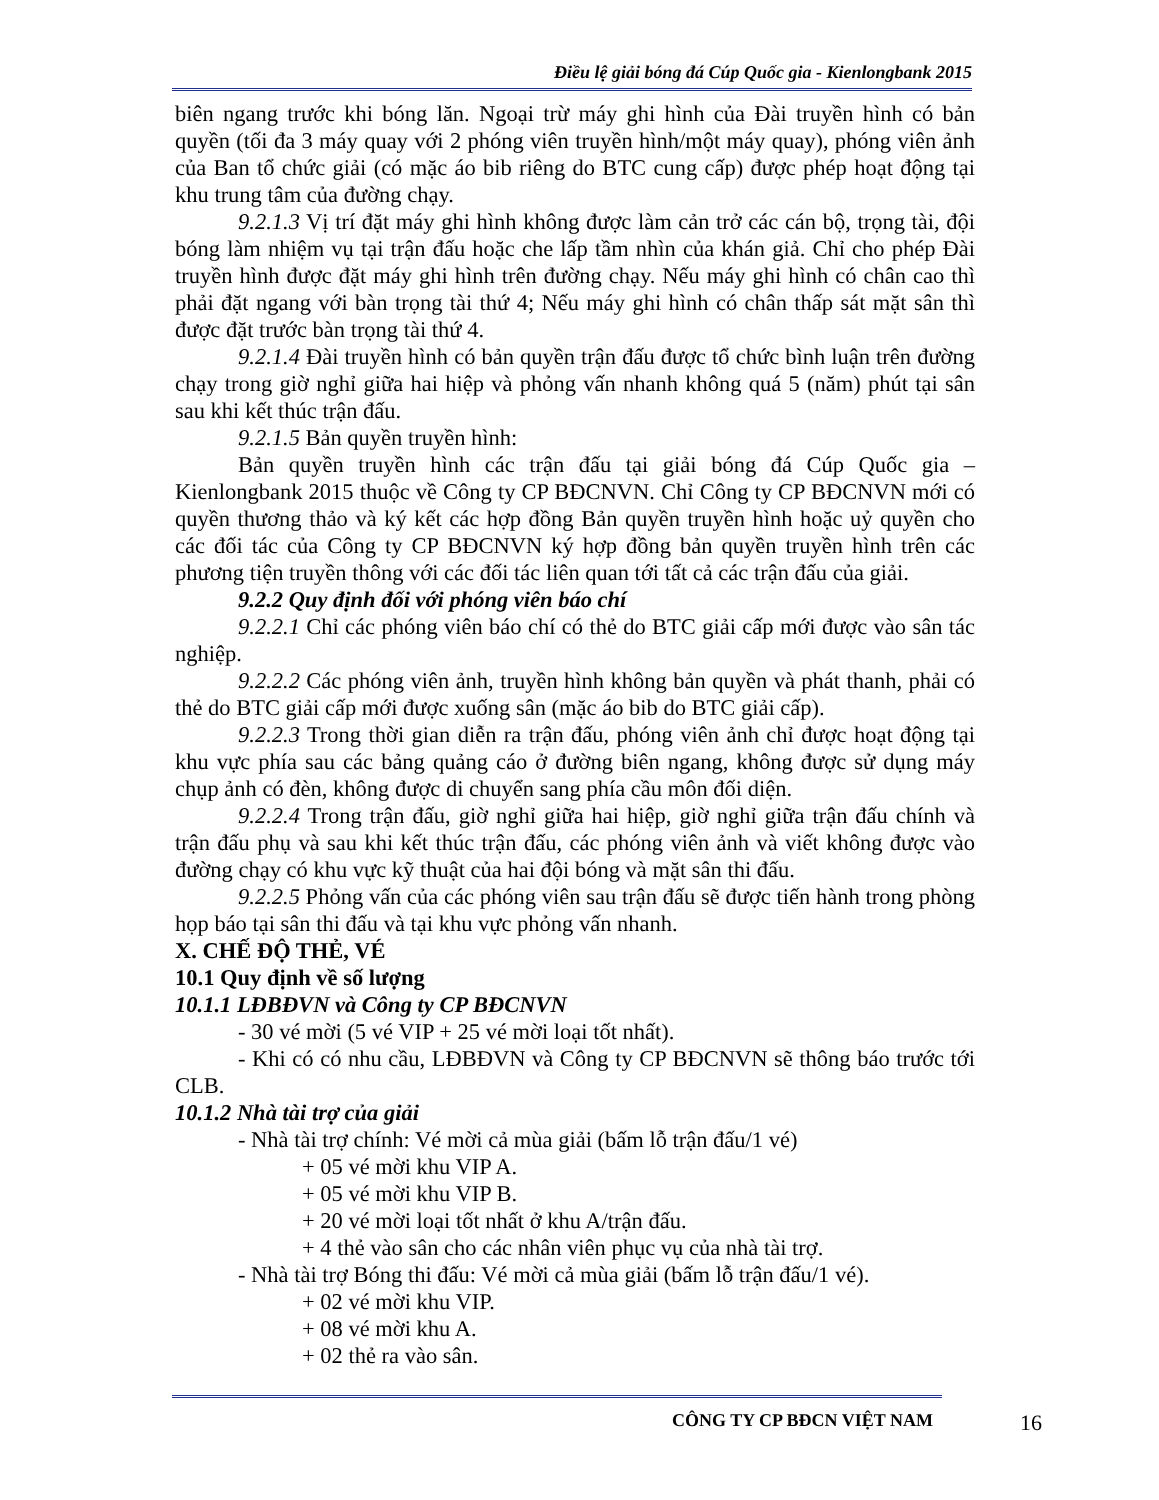Điều lệ giải bóng đá Cúp Quốc gia - Kienlongbank 2015
biên ngang trước khi bóng lăn. Ngoại trừ máy ghi hình của Đài truyền hình có bản quyền (tối đa 3 máy quay với 2 phóng viên truyền hình/một máy quay), phóng viên ảnh của Ban tổ chức giải (có mặc áo bib riêng do BTC cung cấp) được phép hoạt động tại khu trung tâm của đường chạy.
9.2.1.3 Vị trí đặt máy ghi hình không được làm cản trở các cán bộ, trọng tài, đội bóng làm nhiệm vụ tại trận đấu hoặc che lấp tầm nhìn của khán giả. Chỉ cho phép Đài truyền hình được đặt máy ghi hình trên đường chạy. Nếu máy ghi hình có chân cao thì phải đặt ngang với bàn trọng tài thứ 4; Nếu máy ghi hình có chân thấp sát mặt sân thì được đặt trước bàn trọng tài thứ 4.
9.2.1.4 Đài truyền hình có bản quyền trận đấu được tổ chức bình luận trên đường chạy trong giờ nghỉ giữa hai hiệp và phỏng vấn nhanh không quá 5 (năm) phút tại sân sau khi kết thúc trận đấu.
9.2.1.5 Bản quyền truyền hình:
Bản quyền truyền hình các trận đấu tại giải bóng đá Cúp Quốc gia – Kienlongbank 2015 thuộc về Công ty CP BĐCNVN. Chỉ Công ty CP BĐCNVN mới có quyền thương thảo và ký kết các hợp đồng Bản quyền truyền hình hoặc uỷ quyền cho các đối tác của Công ty CP BĐCNVN ký hợp đồng bản quyền truyền hình trên các phương tiện truyền thông với các đối tác liên quan tới tất cả các trận đấu của giải.
9.2.2 Quy định đối với phóng viên báo chí
9.2.2.1 Chỉ các phóng viên báo chí có thẻ do BTC giải cấp mới được vào sân tác nghiệp.
9.2.2.2 Các phóng viên ảnh, truyền hình không bản quyền và phát thanh, phải có thẻ do BTC giải cấp mới được xuống sân (mặc áo bib do BTC giải cấp).
9.2.2.3 Trong thời gian diễn ra trận đấu, phóng viên ảnh chỉ được hoạt động tại khu vực phía sau các bảng quảng cáo ở đường biên ngang, không được sử dụng máy chụp ảnh có đèn, không được di chuyển sang phía cầu môn đối diện.
9.2.2.4 Trong trận đấu, giờ nghỉ giữa hai hiệp, giờ nghỉ giữa trận đấu chính và trận đấu phụ và sau khi kết thúc trận đấu, các phóng viên ảnh và viết không được vào đường chạy có khu vực kỹ thuật của hai đội bóng và mặt sân thi đấu.
9.2.2.5 Phỏng vấn của các phóng viên sau trận đấu sẽ được tiến hành trong phòng họp báo tại sân thi đấu và tại khu vực phỏng vấn nhanh.
X. CHẾ ĐỘ THẺ, VÉ
10.1 Quy định về số lượng
10.1.1 LĐBĐVN và Công ty CP BĐCNVN
- 30 vé mời (5 vé VIP + 25 vé mời loại tốt nhất).
- Khi có có nhu cầu, LĐBĐVN và Công ty CP BĐCNVN sẽ thông báo trước tới CLB.
10.1.2 Nhà tài trợ của giải
- Nhà tài trợ chính: Vé mời cả mùa giải (bấm lỗ trận đấu/1 vé)
+ 05 vé mời khu VIP A.
+ 05 vé mời khu VIP B.
+ 20 vé mời loại tốt nhất ở khu A/trận đấu.
+ 4 thẻ vào sân cho các nhân viên phục vụ của nhà tài trợ.
- Nhà tài trợ Bóng thi đấu: Vé mời cả mùa giải (bấm lỗ trận đấu/1 vé).
+ 02 vé mời khu VIP.
+ 08 vé mời khu A.
+ 02 thẻ ra vào sân.
CÔNG TY CP BĐCN VIỆT NAM 16